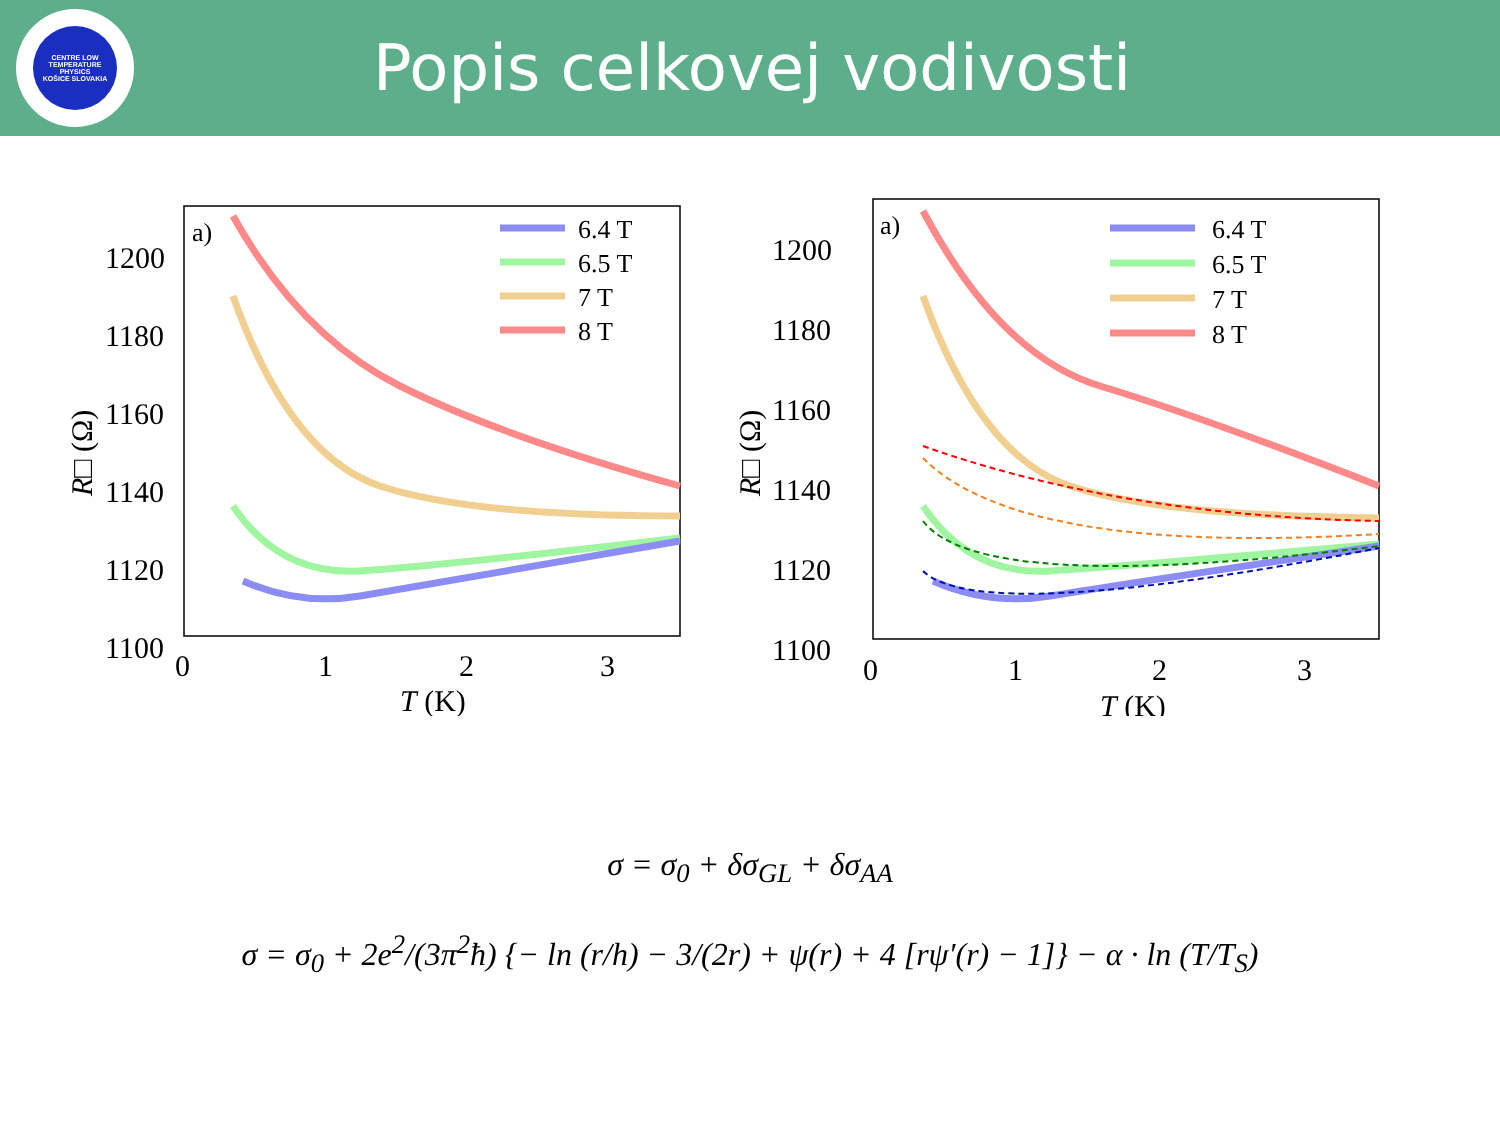CENTRE LOW TEMPERATURE PHYSICS
KOŠICE SLOVAKIA
Popis celkovej vodivosti
a)
1200
1180
1160
1140
1120
1100
0
1
2
3
T (K)
R□ (Ω)
6.4 T
6.5 T
7 T
8 T
a)
1200
1180
1160
1140
1120
1100
0
1
2
3
T (K)
R□ (Ω)
6.4 T
6.5 T
7 T
8 T
σ = σ<sub>0</sub> + δσ<sub>GL</sub> + δσ<sub>AA</sub>
σ = σ<sub>0</sub> + 2e<sup>2</sup>/(3π<sup>2</sup>ħ) {− ln (r/h) − 3/(2r) + ψ(r) + 4 [rψ′(r) − 1]} − α · ln (T/T<sub>S</sub>)